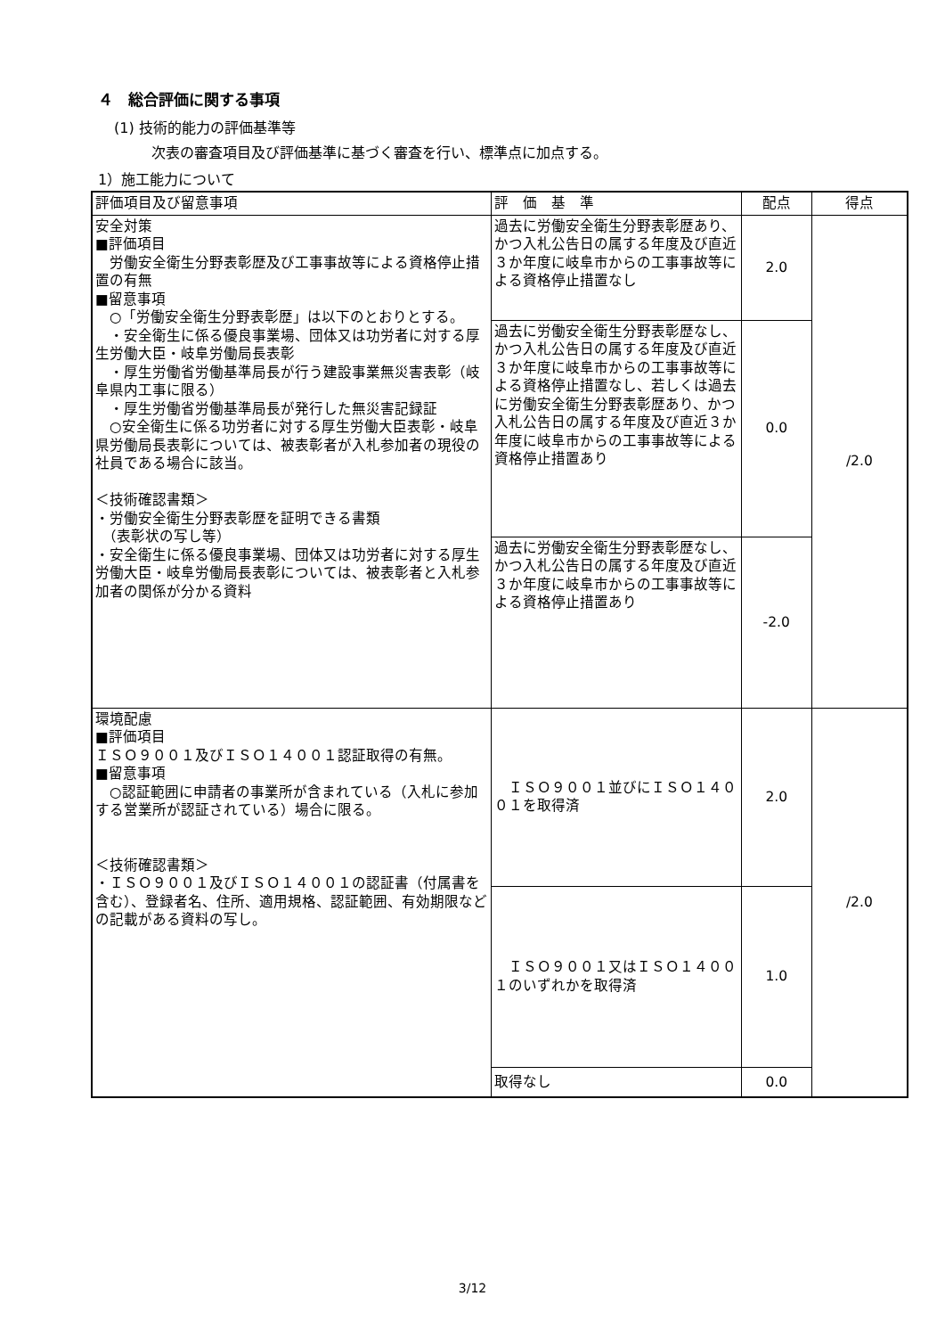４　総合評価に関する事項
(1) 技術的能力の評価基準等
次表の審査項目及び評価基準に基づく審査を行い、標準点に加点する。
1）施工能力について
| 評価項目及び留意事項 | 評 価 基 準 | 配点 | 得点 |
| --- | --- | --- | --- |
| 安全対策 ■評価項目 労働安全衛生分野表彰歴及び工事事故等による資格停止措置の有無 ■留意事項 ○「労働安全衛生分野表彰歴」は以下のとおりとする。 ・安全衛生に係る優良事業場、団体又は功労者に対する厚生労働大臣・岐阜労働局長表彰 ・厚生労働省労働基準局長が行う建設事業無災害表彰（岐阜県内工事に限る） ・厚生労働省労働基準局長が発行した無災害記録証 ○安全衛生に係る功労者に対する厚生労働大臣表彰・岐阜県労働局長表彰については、被表彰者が入札参加者の現役の社員である場合に該当。 ＜技術確認書類＞ ・労働安全衛生分野表彰歴を証明できる書類 （表彰状の写し等） ・安全衛生に係る優良事業場、団体又は功労者に対する厚生労働大臣・岐阜労働局長表彰については、被表彰者と入札参加者の関係が分かる資料 | 過去に労働安全衛生分野表彰歴あり、かつ入札公告日の属する年度及び直近３か年度に岐阜市からの工事事故等による資格停止措置なし | 2.0 | /2.0 |
| | 過去に労働安全衛生分野表彰歴なし、かつ入札公告日の属する年度及び直近３か年度に岐阜市からの工事事故等による資格停止措置なし、若しくは過去に労働安全衛生分野表彰歴あり、かつ入札公告日の属する年度及び直近３か年度に岐阜市からの工事事故等による資格停止措置あり | 0.0 | |
| | 過去に労働安全衛生分野表彰歴なし、かつ入札公告日の属する年度及び直近３か年度に岐阜市からの工事事故等による資格停止措置あり | -2.0 | |
| 環境配慮 ■評価項目 ＩＳＯ９００１及びＩＳＯ１４００１認証取得の有無。 ■留意事項 ○認証範囲に申請者の事業所が含まれている（入札に参加する営業所が認証されている）場合に限る。 ＜技術確認書類＞ ・ＩＳＯ９００１及びＩＳＯ１４００１の認証書（付属書を含む）、登録者名、住所、適用規格、認証範囲、有効期限などの記載がある資料の写し。 | ＩＳＯ９００１並びにＩＳＯ１４００１を取得済 | 2.0 | /2.0 |
| | ＩＳＯ９００１又はＩＳＯ１４００１のいずれかを取得済 | 1.0 | |
| | 取得なし | 0.0 | |
3/12